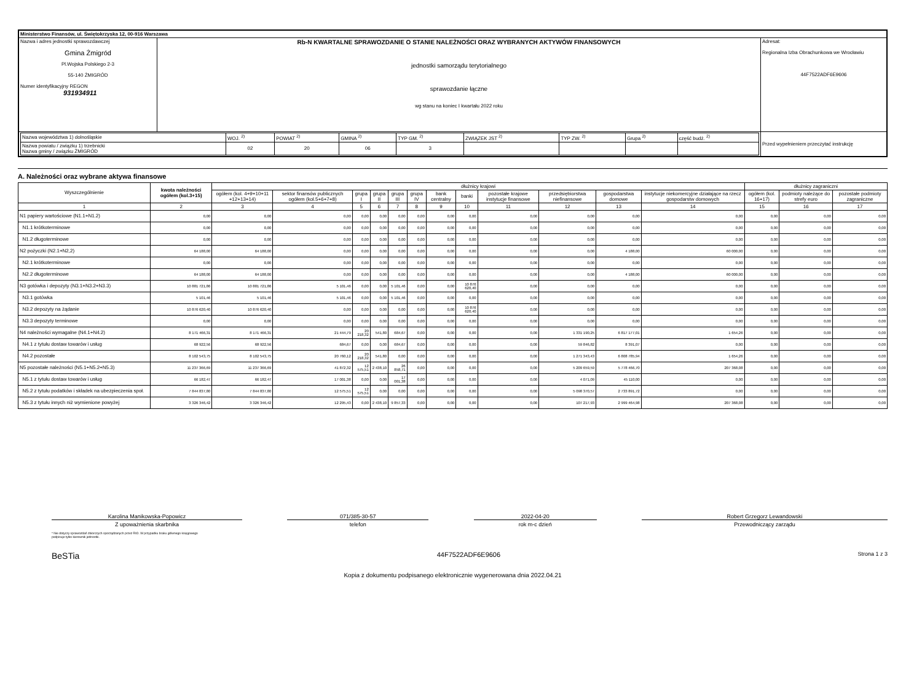| Ministerstwo Finansów, ul. Świętokrzyska 12, 00-916 Warszawa | | |
| Nazwa i adres jednostki sprawozdawczej Gmina Żmigród Pl.Wojska Polskiego 2-3 55-140 ŻMIGRÓD Numer identyfikacyjny REGON 931934911 | Rb-N KWARTALNE SPRAWOZDANIE O STANIE NALEŻNOŚCI ORAZ WYBRANYCH AKTYWÓW FINANSOWYCH jednostki samorządu terytorialnego sprawozdanie łączne wg stanu na koniec I kwartału 2022 roku | Adresat: Regionalna Izba Obrachunkowa we Wrocławiu 44F7522ADF6E9606 |
| / Nazwa województwa 1) dolnośląskie / WOJ. <sup>2)</sup> / POWIAT <sup>2)</sup> / GMINA <sup>2)</sup> / TYP GM. <sup>2)</sup> / ZWIĄZEK JST <sup>2)</sup> / TYP ZW. <sup>2)</sup> / Grupa <sup>2)</sup> / część budż. <sup>2)</sup> / / Nazwa powiatu / związku 1) trzebnicki Nazwa gminy / związku ŻMIGRÓD / 02 / 20 / 06 / 3 / / / / / | | Przed wypełnieniem przeczytać instrukcję |
A. Należności oraz wybrane aktywa finansowe
| Wyszczególnienie | kwota należności ogółem (kol.3+15) | dłużnicy krajowi | | | | | | | | | | | | dłużnicy zagraniczni | | |
| --- | --- | --- | --- | --- | --- | --- | --- | --- | --- | --- | --- | --- | --- | --- | --- | --- |
| | | ogółem (kol. 4+9+10+11 +12+13+14) | sektor finansów publicznych ogółem (kol.5+6+7+8) | grupa I | grupa II | grupa III | grupa IV | bank centralny | banki | pozostałe krajowe instytucje finansowe | przedsiębiorstwa niefinansowe | gospodarstwa domowe | instytucje niekomercyjne działające na rzecz gospodarstw domowych | ogółem (kol. 16+17) | podmioty należące do strefy euro | pozostałe podmioty zagraniczne |
| 1 | 2 | 3 | 4 | 5 | 6 | 7 | 8 | 9 | 10 | 11 | 12 | 13 | 14 | 15 | 16 | 17 |
| N1 papiery wartościowe (N1.1+N1.2) | 0,00 | 0,00 | 0,00 | 0,00 | 0,00 | 0,00 | 0,00 | 0,00 | 0,00 | 0,00 | 0,00 | 0,00 | 0,00 | 0,00 | 0,00 | 0,00 |
| N1.1 krótkoterminowe | 0,00 | 0,00 | 0,00 | 0,00 | 0,00 | 0,00 | 0,00 | 0,00 | 0,00 | 0,00 | 0,00 | 0,00 | 0,00 | 0,00 | 0,00 | 0,00 |
| N1.2 długoterminowe | 0,00 | 0,00 | 0,00 | 0,00 | 0,00 | 0,00 | 0,00 | 0,00 | 0,00 | 0,00 | 0,00 | 0,00 | 0,00 | 0,00 | 0,00 | 0,00 |
| N2 pożyczki (N2.1+N2,2) | 64 188,00 | 64 188,00 | 0,00 | 0,00 | 0,00 | 0,00 | 0,00 | 0,00 | 0,00 | 0,00 | 0,00 | 4 188,00 | 60 000,00 | 0,00 | 0,00 | 0,00 |
| N2.1 krótkoterminowe | 0,00 | 0,00 | 0,00 | 0,00 | 0,00 | 0,00 | 0,00 | 0,00 | 0,00 | 0,00 | 0,00 | 0,00 | 0,00 | 0,00 | 0,00 | 0,00 |
| N2.2 długoterminowe | 64 188,00 | 64 188,00 | 0,00 | 0,00 | 0,00 | 0,00 | 0,00 | 0,00 | 0,00 | 0,00 | 0,00 | 4 188,00 | 60 000,00 | 0,00 | 0,00 | 0,00 |
| N3 gotówka i depozyty (N3.1+N3.2+N3.3) | 10 881 721,86 | 10 881 721,86 | 5 101,46 | 0,00 | 0,00 | 5 101,46 | 0,00 | 0,00 | 10 876 620,40 | 0,00 | 0,00 | 0,00 | 0,00 | 0,00 | 0,00 | 0,00 |
| N3.1 gotówka | 5 101,46 | 5 101,46 | 5 101,46 | 0,00 | 0,00 | 5 101,46 | 0,00 | 0,00 | 0,00 | 0,00 | 0,00 | 0,00 | 0,00 | 0,00 | 0,00 | 0,00 |
| N3.2 depozyty na żądanie | 10 876 620,40 | 10 876 620,40 | 0,00 | 0,00 | 0,00 | 0,00 | 0,00 | 0,00 | 10 876 620,40 | 0,00 | 0,00 | 0,00 | 0,00 | 0,00 | 0,00 | 0,00 |
| N3.3 depozyty terminowe | 0,00 | 0,00 | 0,00 | 0,00 | 0,00 | 0,00 | 0,00 | 0,00 | 0,00 | 0,00 | 0,00 | 0,00 | 0,00 | 0,00 | 0,00 | 0,00 |
| N4 należności wymagalne (N4.1+N4.2) | 8 171 466,31 | 8 171 466,31 | 21 444,79 | 20 218,32 | 541,80 | 684,67 | 0,00 | 0,00 | 0,00 | 0,00 | 1 331 190,25 | 6 817 177,01 | 1 654,26 | 0,00 | 0,00 | 0,00 |
| N4.1 z tytułu dostaw towarów i usług | 68 922,56 | 68 922,56 | 684,67 | 0,00 | 0,00 | 684,67 | 0,00 | 0,00 | 0,00 | 0,00 | 59 846,82 | 8 391,07 | 0,00 | 0,00 | 0,00 | 0,00 |
| N4.2 pozostałe | 8 102 543,75 | 8 102 543,75 | 20 760,12 | 20 218,32 | 541,80 | 0,00 | 0,00 | 0,00 | 0,00 | 0,00 | 1 271 343,43 | 6 808 785,94 | 1 654,26 | 0,00 | 0,00 | 0,00 |
| N5 pozostałe należności (N5.1+N5.2+N5.3) | 11 237 366,69 | 11 237 366,69 | 41 872,32 | 12 575,51 | 2 438,10 | 26 858,71 | 0,00 | 0,00 | 0,00 | 0,00 | 5 209 659,59 | 5 778 466,70 | 207 368,08 | 0,00 | 0,00 | 0,00 |
| N5.1 z tytułu dostaw towarów i usług | 66 182,47 | 66 182,47 | 17 001,38 | 0,00 | 0,00 | 17 001,38 | 0,00 | 0,00 | 0,00 | 0,00 | 4 071,09 | 45 110,00 | 0,00 | 0,00 | 0,00 | 0,00 |
| N5.2 z tytułu podatków i składek na ubezpieczenia społ. | 7 844 837,80 | 7 844 837,80 | 12 575,51 | 12 575,51 | 0,00 | 0,00 | 0,00 | 0,00 | 0,00 | 0,00 | 5 098 370,57 | 2 733 891,72 | 0,00 | 0,00 | 0,00 | 0,00 |
| N5.3 z tytułu innych niż wymienione powyżej | 3 326 346,42 | 3 326 346,42 | 12 295,43 | 0,00 | 2 438,10 | 9 857,33 | 0,00 | 0,00 | 0,00 | 0,00 | 107 217,93 | 2 999 464,98 | 207 368,08 | 0,00 | 0,00 | 0,00 |
Karolina Manikowska-Popowicz
Z upoważnienia skarbnika
071/385-30-57
telefon
2022-04-20
rok m-c dzień
Robert Grzegorz Lewandowski
Przewodniczący zarządu
* Nie dotyczy sprawozdań zbiorczych sporządzanych przez RIO. W przypadku braku głównego księgowego
podpisuje tylko kierownik jednostki.
BeSTia 44F7522ADF6E9606 Strona 1 z 3
Kopia z dokumentu podpisanego elektronicznie wygenerowana dnia 2022.04.21